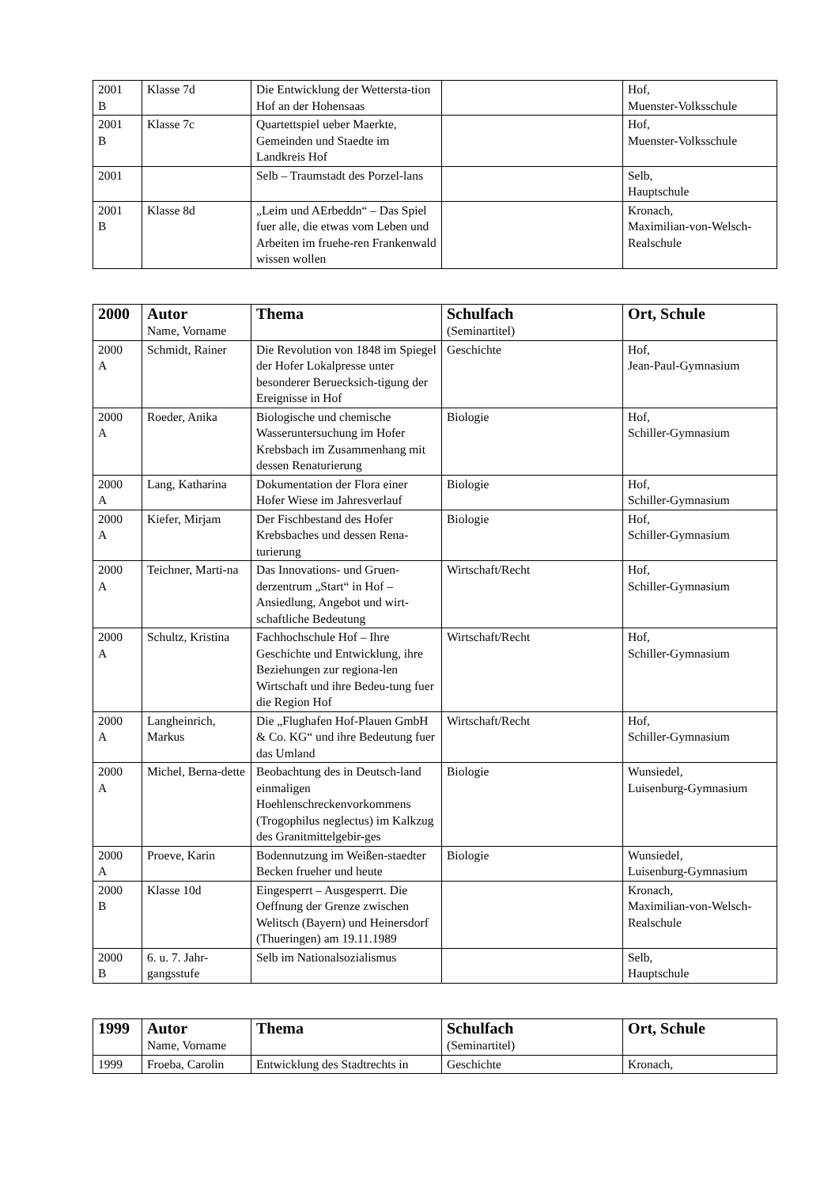| 2001 B | Klasse 7d | Die Entwicklung der Wettersta-tion Hof an der Hohensaas | | Hof, Muenster-Volksschule |
| 2001 B | Klasse 7c | Quartettspiel ueber Maerkte, Gemeinden und Staedte im Landkreis Hof | | Hof, Muenster-Volksschule |
| 2001 | | Selb – Traumstadt des Porzel-lans | | Selb, Hauptschule |
| 2001 B | Klasse 8d | „Leim und AErbeddn“ – Das Spiel fuer alle, die etwas vom Leben und Arbeiten im fruehe-ren Frankenwald wissen wollen | | Kronach, Maximilian-von-Welsch-Realschule |
| 2000 | Autor Name, Vorname | Thema | Schulfach (Seminartitel) | Ort, Schule |
| --- | --- | --- | --- | --- |
| 2000 A | Schmidt, Rainer | Die Revolution von 1848 im Spiegel der Hofer Lokalpresse unter besonderer Beruecksich-tigung der Ereignisse in Hof | Geschichte | Hof, Jean-Paul-Gymnasium |
| 2000 A | Roeder, Anika | Biologische und chemische Wasseruntersuchung im Hofer Krebsbach im Zusammenhang mit dessen Renaturierung | Biologie | Hof, Schiller-Gymnasium |
| 2000 A | Lang, Katharina | Dokumentation der Flora einer Hofer Wiese im Jahresverlauf | Biologie | Hof, Schiller-Gymnasium |
| 2000 A | Kiefer, Mirjam | Der Fischbestand des Hofer Krebsbaches und dessen Rena-turierung | Biologie | Hof, Schiller-Gymnasium |
| 2000 A | Teichner, Marti-na | Das Innovations- und Gruen-derzentrum „Start“ in Hof – Ansiedlung, Angebot und wirt-schaftliche Bedeutung | Wirtschaft/Recht | Hof, Schiller-Gymnasium |
| 2000 A | Schultz, Kristina | Fachhochschule Hof – Ihre Geschichte und Entwicklung, ihre Beziehungen zur regiona-len Wirtschaft und ihre Bedeu-tung fuer die Region Hof | Wirtschaft/Recht | Hof, Schiller-Gymnasium |
| 2000 A | Langheinrich, Markus | Die „Flughafen Hof-Plauen GmbH & Co. KG“ und ihre Bedeutung fuer das Umland | Wirtschaft/Recht | Hof, Schiller-Gymnasium |
| 2000 A | Michel, Berna-dette | Beobachtung des in Deutsch-land einmaligen Hoehlenschreckenvorkommens (Trogophilus neglectus) im Kalkzug des Granitmittelgebir-ges | Biologie | Wunsiedel, Luisenburg-Gymnasium |
| 2000 A | Proeve, Karin | Bodennutzung im Weißen-staedter Becken frueher und heute | Biologie | Wunsiedel, Luisenburg-Gymnasium |
| 2000 B | Klasse 10d | Eingesperrt – Ausgesperrt. Die Oeffnung der Grenze zwischen Welitsch (Bayern) und Heinersdorf (Thueringen) am 19.11.1989 | | Kronach, Maximilian-von-Welsch-Realschule |
| 2000 B | 6. u. 7. Jahr-gangsstufe | Selb im Nationalsozialismus | | Selb, Hauptschule |
| 1999 | Autor Name, Vorname | Thema | Schulfach (Seminartitel) | Ort, Schule |
| --- | --- | --- | --- | --- |
| 1999 | Froeba, Carolin | Entwicklung des Stadtrechts in | Geschichte | Kronach, |